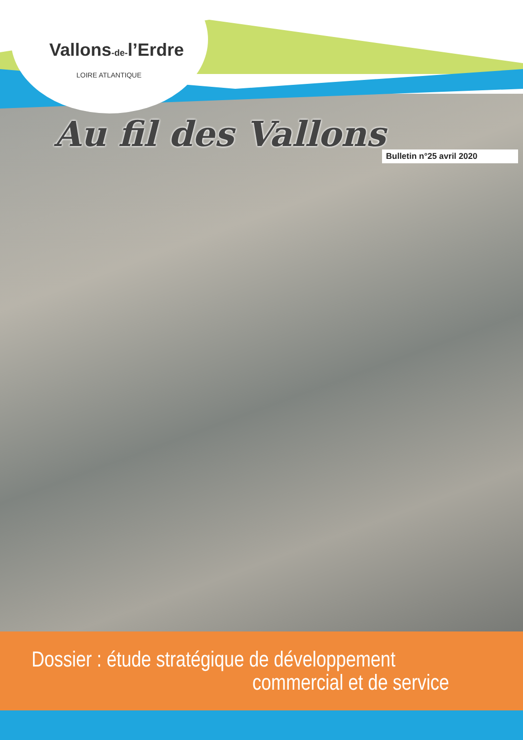Vallons-de-l’Erdre
LOIRE ATLANTIQUE
Au fil des Vallons
Bulletin n°25 avril 2020
Dossier : étude stratégique de développement
commercial et de service